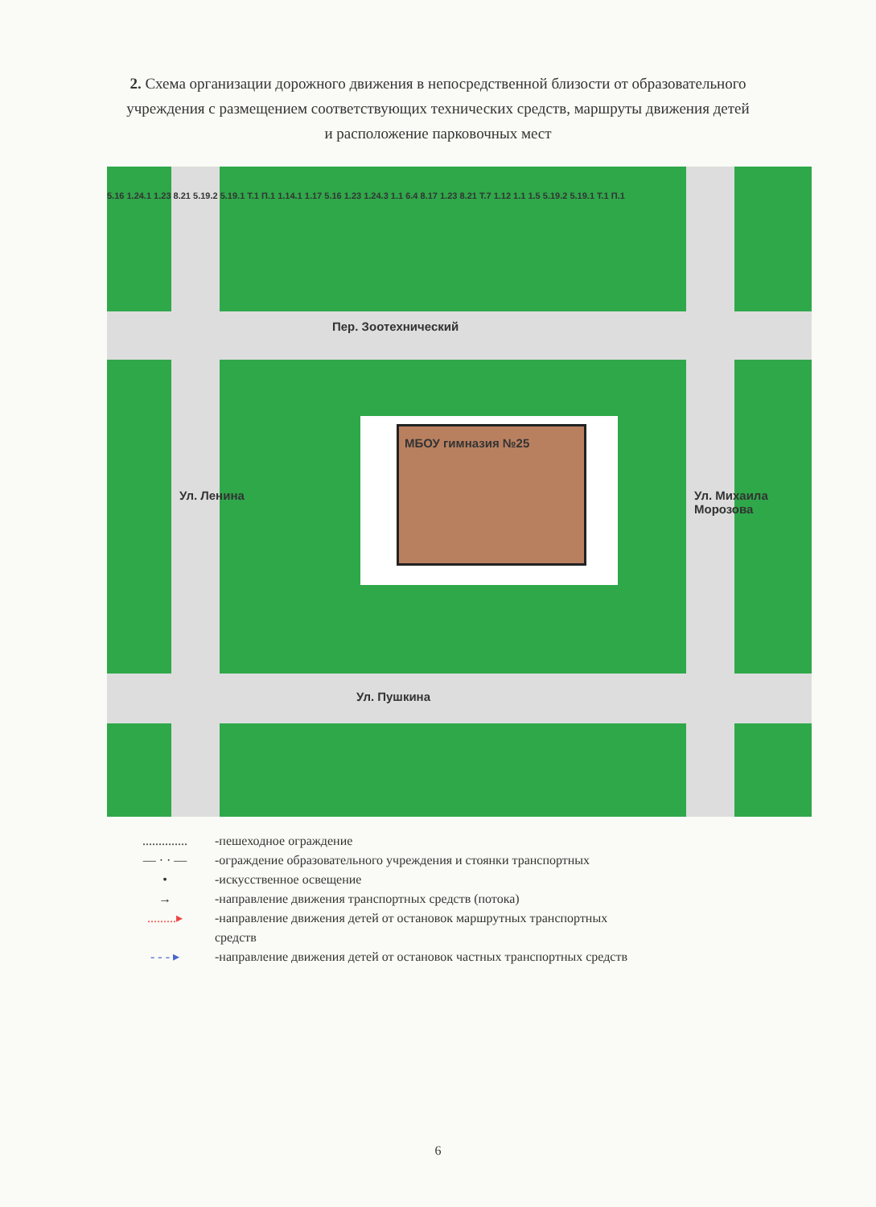2. Схема организации дорожного движения в непосредственной близости от образовательного учреждения с размещением соответствующих технических средств, маршруты движения детей и расположение парковочных мест
Пер. Зоотехнический
МБОУ гимназия №25
Ул. Пушкина
Ул. Ленина Ул. Михаила Морозова
5.16 1.24.1 1.23 8.21 5.19.2 5.19.1 Т.1 П.1 1.14.1 1.17 5.16 1.23 1.24.3 1.1 6.4 8.17 1.23 8.21 Т.7 1.12 1.1 1.5 5.19.2 5.19.1 Т.1 П.1
.............. -пешеходное ограждение
— · · — -ограждение образовательного учреждения и стоянки транспортных
• -искусственное освещение
→ -направление движения транспортных средств (потока)
.........▸ -направление движения детей от остановок маршрутных транспортных
средств
- - - ▸ -направление движения детей от остановок частных транспортных средств
6